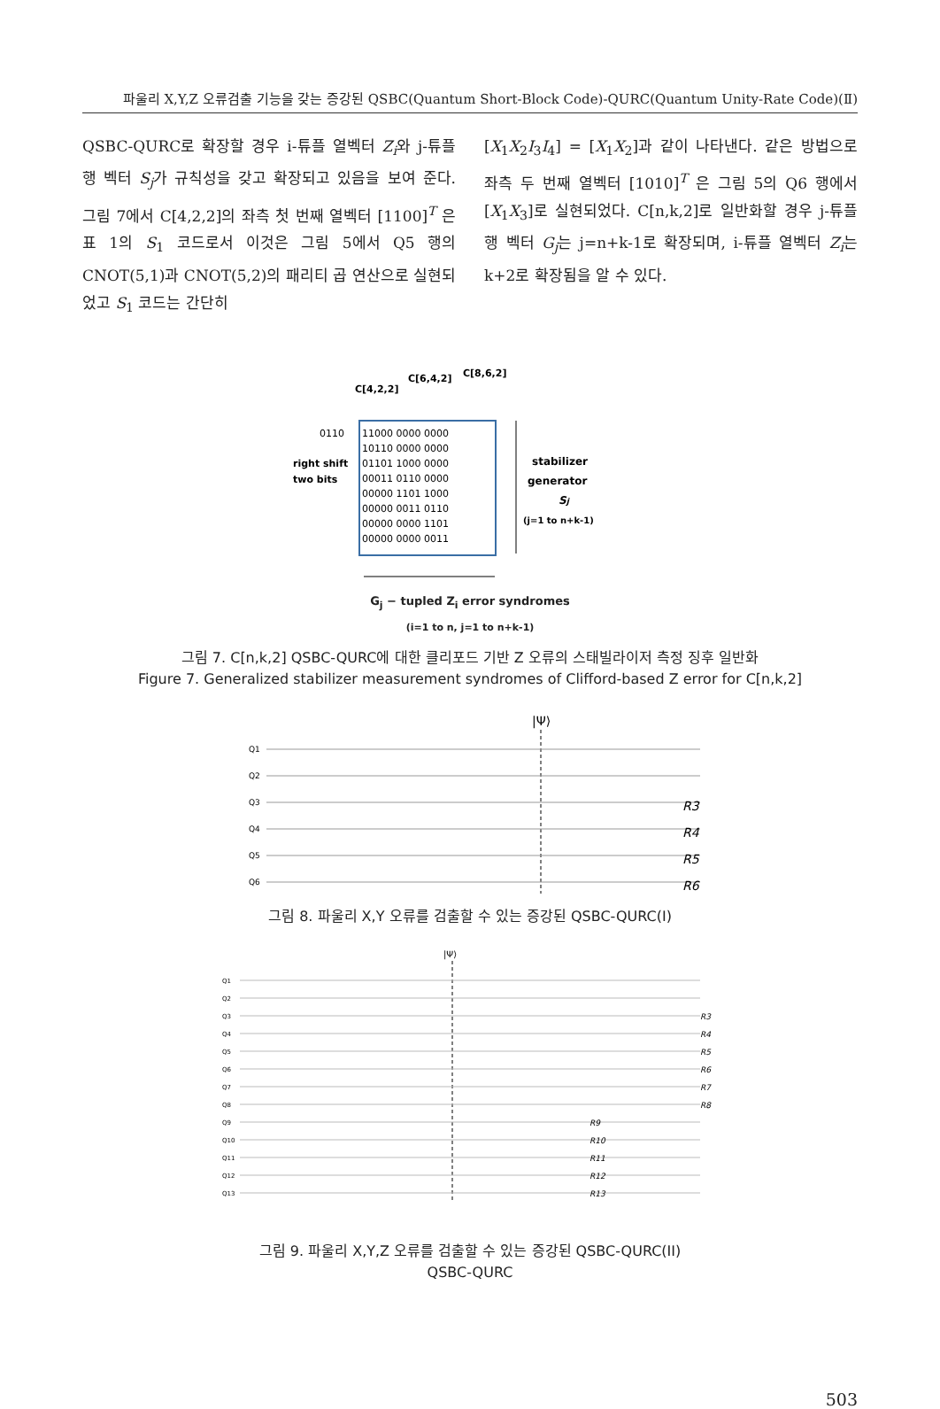파울리 X,Y,Z 오류검출 기능을 갖는 증강된 QSBC(Quantum Short-Block Code)-QURC(Quantum Unity-Rate Code)(Ⅱ)
QSBC-QURC로 확장할 경우 i-튜플 열벡터 Z<sub>i</sub>와 j-튜플 행 벡터 S<sub>j</sub>가 규칙성을 갖고 확장되고 있음을 보여 준다. 그림 7에서 C[4,2,2]의 좌측 첫 번째 열벡터 [1100]<sup>T</sup> 은 표 1의 S<sub>1</sub> 코드로서 이것은 그림 5에서 Q5 행의 CNOT(5,1)과 CNOT(5,2)의 패리티 곱 연산으로 실현되었고 S<sub>1</sub> 코드는 간단히
[X<sub>1</sub>X<sub>2</sub>I<sub>3</sub>I<sub>4</sub>] = [X<sub>1</sub>X<sub>2</sub>]과 같이 나타낸다. 같은 방법으로 좌측 두 번째 열벡터 [1010]<sup>T</sup> 은 그림 5의 Q6 행에서 [X<sub>1</sub>X<sub>3</sub>]로 실현되었다. C[n,k,2]로 일반화할 경우 j-튜플 행 벡터 G<sub>j</sub>는 j=n+k-1로 확장되며, i-튜플 열벡터 Z<sub>i</sub>는 k+2로 확장됨을 알 수 있다.
C[4,2,2]
C[6,4,2]
C[8,6,2]
0110
11000 0000 0000
10110 0000 0000
01101 1000 0000
00011 0110 0000
00000 1101 1000
00000 0011 0110
00000 0000 1101
00000 0000 0011
right shift
two bits
stabilizer
generator
Sj
(j=1 to n+k-1)
G<sub>j</sub> − tupled Z<sub>i</sub> error syndromes
(i=1 to n, j=1 to n+k-1)
그림 7. C[n,k,2] QSBC-QURC에 대한 클리포드 기반 Z 오류의 스태빌라이저 측정 징후 일반화
Figure 7. Generalized stabilizer measurement syndromes of Clifford-based Z error for C[n,k,2]
|Ψ⟩
Q1
Q2
Q3
Q4
Q5
Q6
R3
R4
R5
R6
그림 8. 파울리 X,Y 오류를 검출할 수 있는 증강된 QSBC-QURC(I)
|Ψ⟩
Q1
Q2
Q3
Q4
Q5
Q6
Q7
Q8
Q9
Q10
Q11
Q12
Q13
R3
R4
R5
R6
R7
R8
R9
R10
R11
R12
R13
그림 9. 파울리 X,Y,Z 오류를 검출할 수 있는 증강된 QSBC-QURC(II)
QSBC-QURC
503